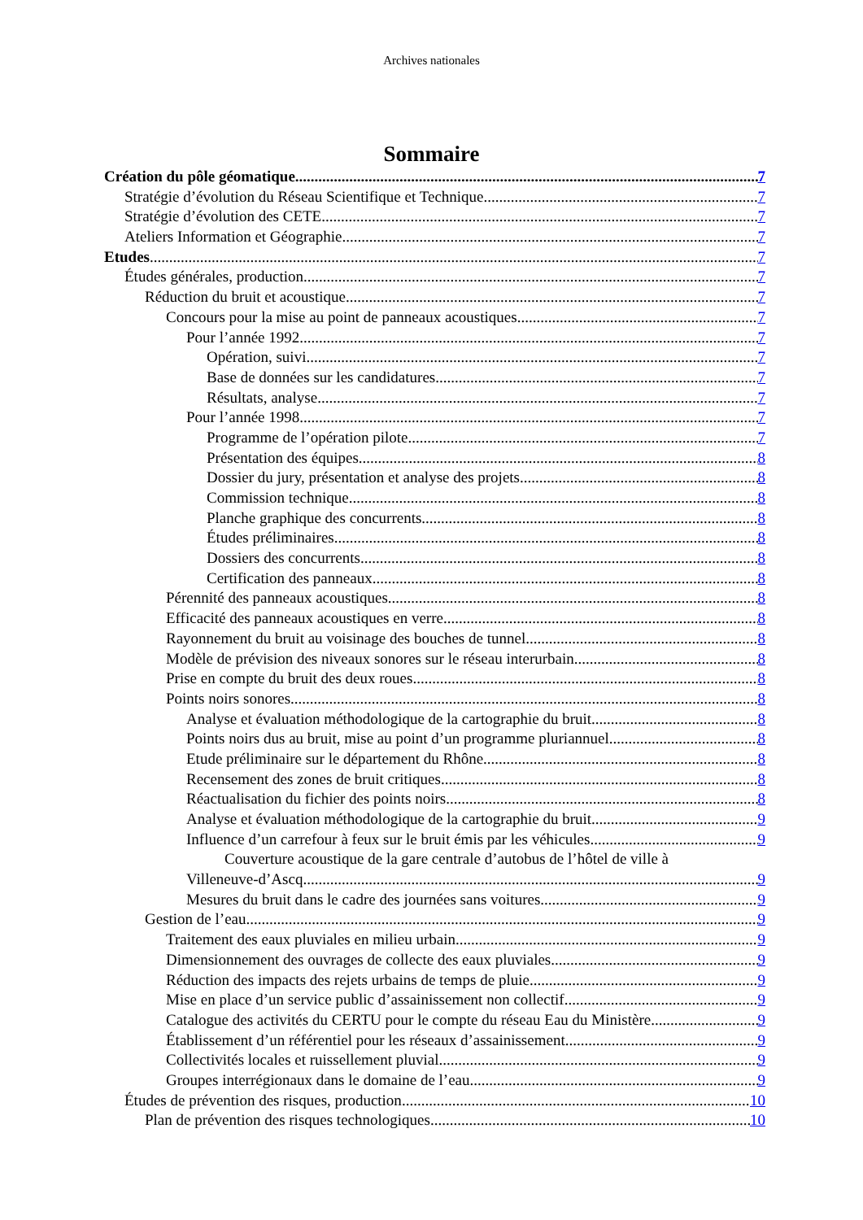Archives nationales
Sommaire
Création du pôle géomatique. 7
Stratégie d’évolution du Réseau Scientifique et Technique 7
Stratégie d’évolution des CETE 7
Ateliers Information et Géographie 7
Etudes 7
Études générales, production 7
Réduction du bruit et acoustique 7
Concours pour la mise au point de panneaux acoustiques 7
Pour l’année 1992 7
Opération, suivi 7
Base de données sur les candidatures 7
Résultats, analyse 7
Pour l’année 1998 7
Programme de l’opération pilote 7
Présentation des équipes 8
Dossier du jury, présentation et analyse des projets 8
Commission technique 8
Planche graphique des concurrents 8
Études préliminaires 8
Dossiers des concurrents 8
Certification des panneaux 8
Pérennité des panneaux acoustiques 8
Efficacité des panneaux acoustiques en verre 8
Rayonnement du bruit au voisinage des bouches de tunnel 8
Modèle de prévision des niveaux sonores sur le réseau interurbain 8
Prise en compte du bruit des deux roues 8
Points noirs sonores 8
Analyse et évaluation méthodologique de la cartographie du bruit 8
Points noirs dus au bruit, mise au point d’un programme pluriannuel 8
Etude préliminaire sur le département du Rhône 8
Recensement des zones de bruit critiques 8
Réactualisation du fichier des points noirs 8
Analyse et évaluation méthodologique de la cartographie du bruit 9
Influence d’un carrefour à feux sur le bruit émis par les véhicules 9
Couverture acoustique de la gare centrale d’autobus de l’hôtel de ville à
Villeneuve-d’Ascq 9
Mesures du bruit dans le cadre des journées sans voitures 9
Gestion de l’eau 9
Traitement des eaux pluviales en milieu urbain 9
Dimensionnement des ouvrages de collecte des eaux pluviales 9
Réduction des impacts des rejets urbains de temps de pluie 9
Mise en place d’un service public d’assainissement non collectif 9
Catalogue des activités du CERTU pour le compte du réseau Eau du Ministère 9
Établissement d’un référentiel pour les réseaux d’assainissement 9
Collectivités locales et ruissellement pluvial 9
Groupes interrégionaux dans le domaine de l’eau 9
Études de prévention des risques, production 10
Plan de prévention des risques technologiques 10